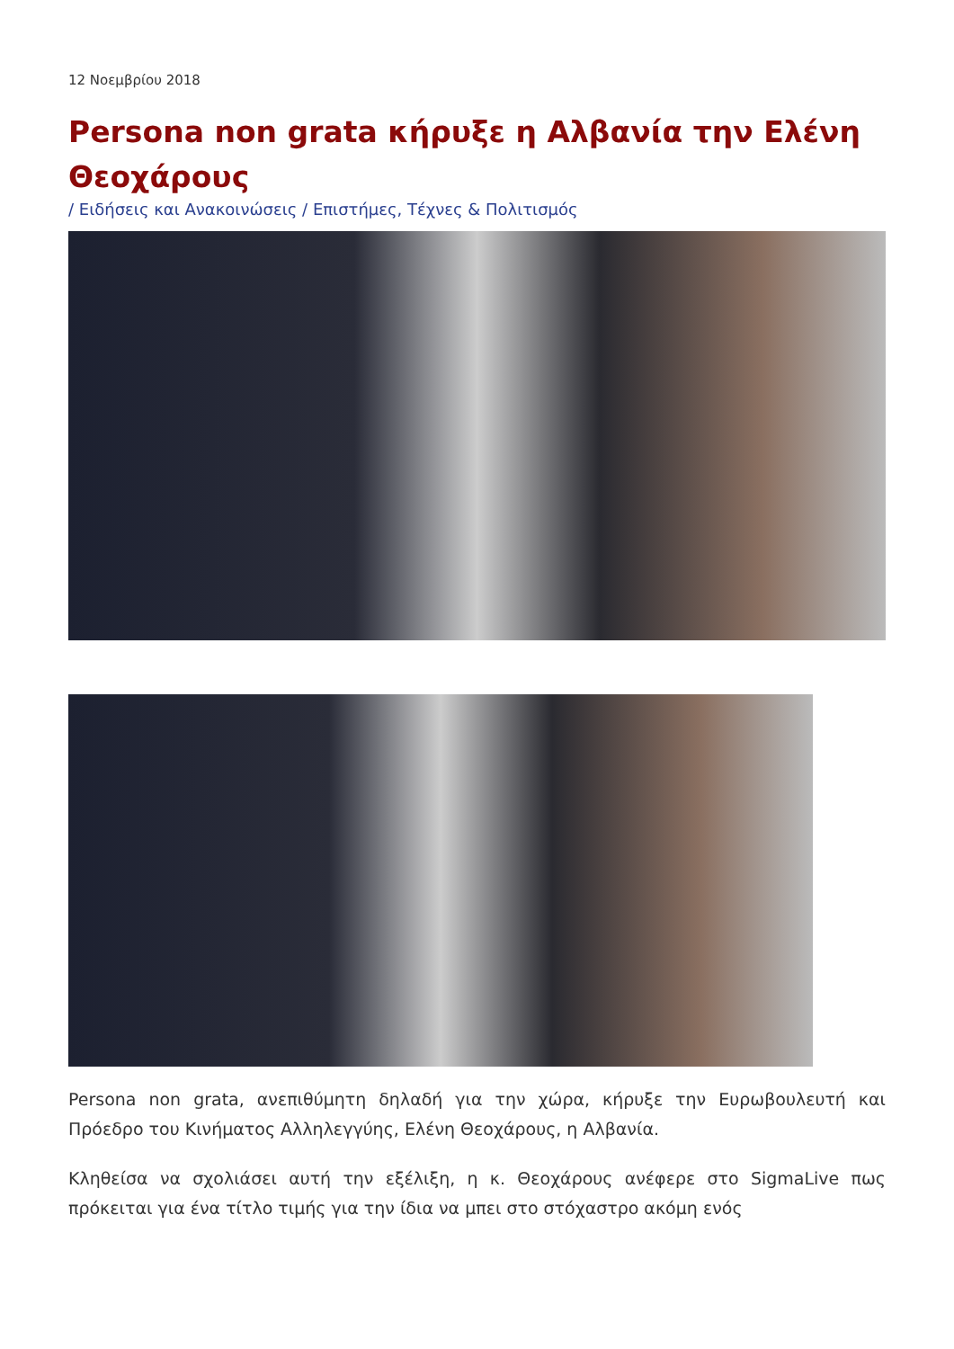12 Νοεμβρίου 2018
Persona non grata κήρυξε η Αλβανία την Ελένη Θεοχάρους
/ Ειδήσεις και Ανακοινώσεις / Επιστήμες, Τέχνες & Πολιτισμός
Persona non grata, ανεπιθύμητη δηλαδή για την χώρα, κήρυξε την Ευρωβουλευτή και Πρόεδρο του Κινήματος Αλληλεγγύης, Ελένη Θεοχάρους, η Αλβανία.
Κληθείσα να σχολιάσει αυτή την εξέλιξη, η κ. Θεοχάρους ανέφερε στο SigmaLive πως πρόκειται για ένα τίτλο τιμής για την ίδια να μπει στο στόχαστρο ακόμη ενός